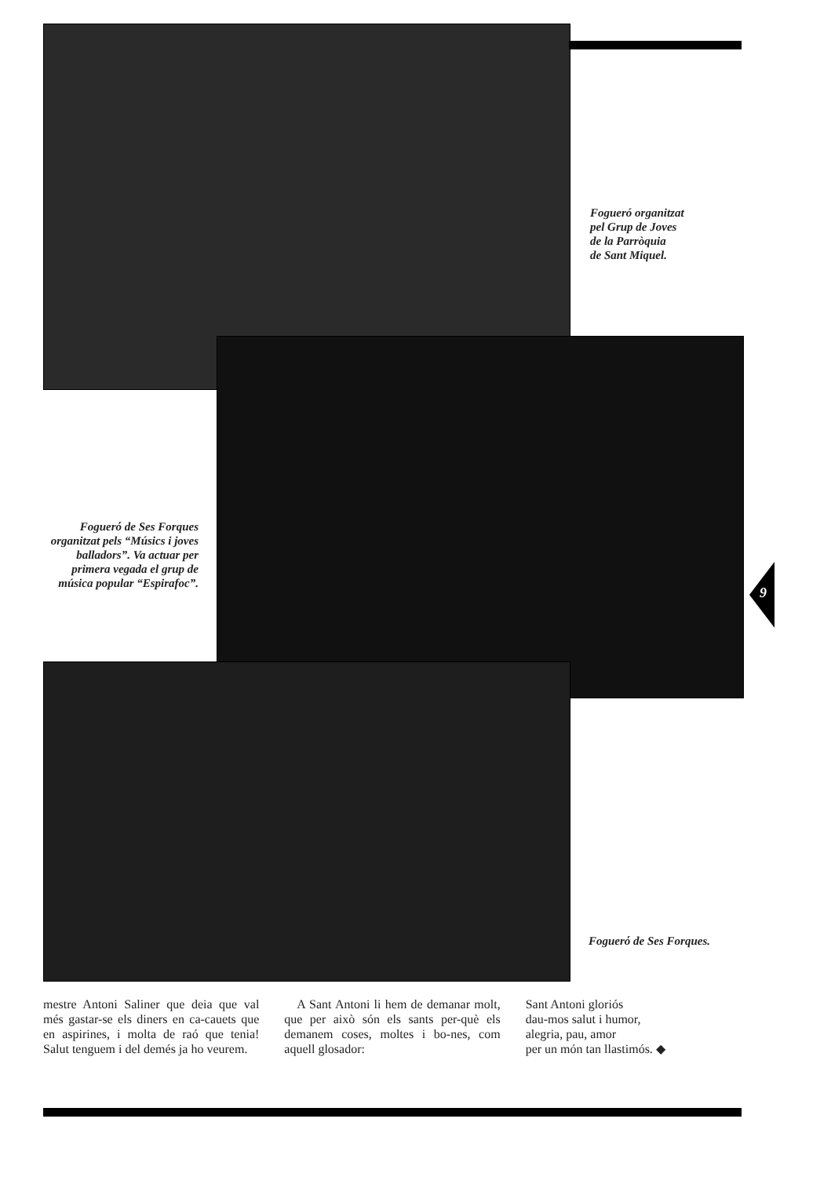Fogueró organitzat
pel Grup de Joves
de la Parròquia
de Sant Miquel.
Foguerό de Ses Forques organitzat pels “Músics i joves balladors”. Va actuar per primera vegada el grup de música popular “Espirafoc”.
9
Foguerό de Ses Forques.
mestre Antoni Saliner que deia que val més gastar-se els diners en ca-cauets que en aspirines, i molta de raó que tenia! Salut tenguem i del demés ja ho veurem.
A Sant Antoni li hem de demanar molt, que per això són els sants per-què els demanem coses, moltes i bo-nes, com aquell glosador:
Sant Antoni gloriós
dau-mos salut i humor,
alegria, pau, amor
per un món tan llastimós. ◆